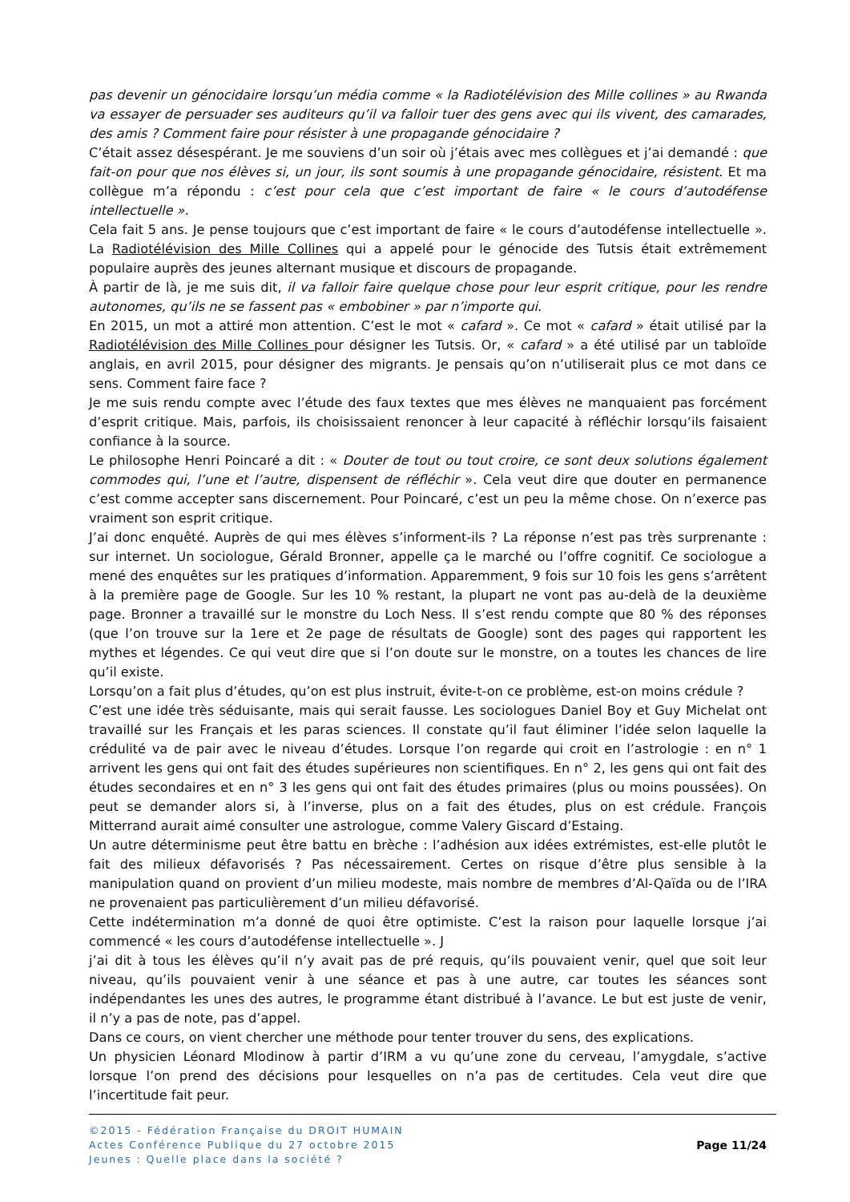pas devenir un génocidaire lorsqu’un média comme « la Radiotélévision des Mille collines » au Rwanda va essayer de persuader ses auditeurs qu’il va falloir tuer des gens avec qui ils vivent, des camarades, des amis ? Comment faire pour résister à une propagande génocidaire ?
C’était assez désespérant. Je me souviens d’un soir où j’étais avec mes collègues et j’ai demandé : que fait-on pour que nos élèves si, un jour, ils sont soumis à une propagande génocidaire, résistent. Et ma collègue m’a répondu : c’est pour cela que c’est important de faire « le cours d’autodéfense intellectuelle ».
Cela fait 5 ans. Je pense toujours que c’est important de faire « le cours d’autodéfense intellectuelle ». La Radiotélévision des Mille Collines qui a appelé pour le génocide des Tutsis était extrêmement populaire auprès des jeunes alternant musique et discours de propagande.
À partir de là, je me suis dit, il va falloir faire quelque chose pour leur esprit critique, pour les rendre autonomes, qu’ils ne se fassent pas « embobiner » par n’importe qui.
En 2015, un mot a attiré mon attention. C’est le mot « cafard ». Ce mot « cafard » était utilisé par la Radiotélévision des Mille Collines pour désigner les Tutsis. Or, « cafard » a été utilisé par un tabloïde anglais, en avril 2015, pour désigner des migrants. Je pensais qu’on n’utiliserait plus ce mot dans ce sens. Comment faire face ?
Je me suis rendu compte avec l’étude des faux textes que mes élèves ne manquaient pas forcément d’esprit critique. Mais, parfois, ils choisissaient renoncer à leur capacité à réfléchir lorsqu’ils faisaient confiance à la source.
Le philosophe Henri Poincaré a dit : « Douter de tout ou tout croire, ce sont deux solutions également commodes qui, l’une et l’autre, dispensent de réfléchir ». Cela veut dire que douter en permanence c’est comme accepter sans discernement. Pour Poincaré, c’est un peu la même chose. On n’exerce pas vraiment son esprit critique.
J’ai donc enquêté. Auprès de qui mes élèves s’informent-ils ? La réponse n’est pas très surprenante : sur internet. Un sociologue, Gérald Bronner, appelle ça le marché ou l’offre cognitif. Ce sociologue a mené des enquêtes sur les pratiques d’information. Apparemment, 9 fois sur 10 fois les gens s’arrêtent à la première page de Google. Sur les 10 % restant, la plupart ne vont pas au-delà de la deuxième page. Bronner a travaillé sur le monstre du Loch Ness. Il s’est rendu compte que 80 % des réponses (que l’on trouve sur la 1ere et 2e page de résultats de Google) sont des pages qui rapportent les mythes et légendes. Ce qui veut dire que si l’on doute sur le monstre, on a toutes les chances de lire qu’il existe.
Lorsqu’on a fait plus d’études, qu’on est plus instruit, évite-t-on ce problème, est-on moins crédule ?
C’est une idée très séduisante, mais qui serait fausse. Les sociologues Daniel Boy et Guy Michelat ont travaillé sur les Français et les paras sciences. Il constate qu’il faut éliminer l’idée selon laquelle la crédulité va de pair avec le niveau d’études. Lorsque l’on regarde qui croit en l’astrologie : en n° 1 arrivent les gens qui ont fait des études supérieures non scientifiques. En n° 2, les gens qui ont fait des études secondaires et en n° 3 les gens qui ont fait des études primaires (plus ou moins poussées). On peut se demander alors si, à l’inverse, plus on a fait des études, plus on est crédule. François Mitterrand aurait aimé consulter une astrologue, comme Valery Giscard d’Estaing.
Un autre déterminisme peut être battu en brèche : l’adhésion aux idées extrémistes, est-elle plutôt le fait des milieux défavorisés ? Pas nécessairement. Certes on risque d’être plus sensible à la manipulation quand on provient d’un milieu modeste, mais nombre de membres d’Al-Qaïda ou de l’IRA ne provenaient pas particulièrement d’un milieu défavorisé.
Cette indétermination m’a donné de quoi être optimiste. C’est la raison pour laquelle lorsque j’ai commencé « les cours d’autodéfense intellectuelle ». J
j’ai dit à tous les élèves qu’il n’y avait pas de pré requis, qu’ils pouvaient venir, quel que soit leur niveau, qu’ils pouvaient venir à une séance et pas à une autre, car toutes les séances sont indépendantes les unes des autres, le programme étant distribué à l’avance. Le but est juste de venir, il n’y a pas de note, pas d’appel.
Dans ce cours, on vient chercher une méthode pour tenter trouver du sens, des explications.
Un physicien Léonard Mlodinow à partir d’IRM a vu qu’une zone du cerveau, l’amygdale, s’active lorsque l’on prend des décisions pour lesquelles on n’a pas de certitudes. Cela veut dire que l’incertitude fait peur.
©2015 - Fédération Française du DROIT HUMAIN
Actes Conférence Publique du 27 octobre 2015
Jeunes : Quelle place dans la société ?
Page 11/24